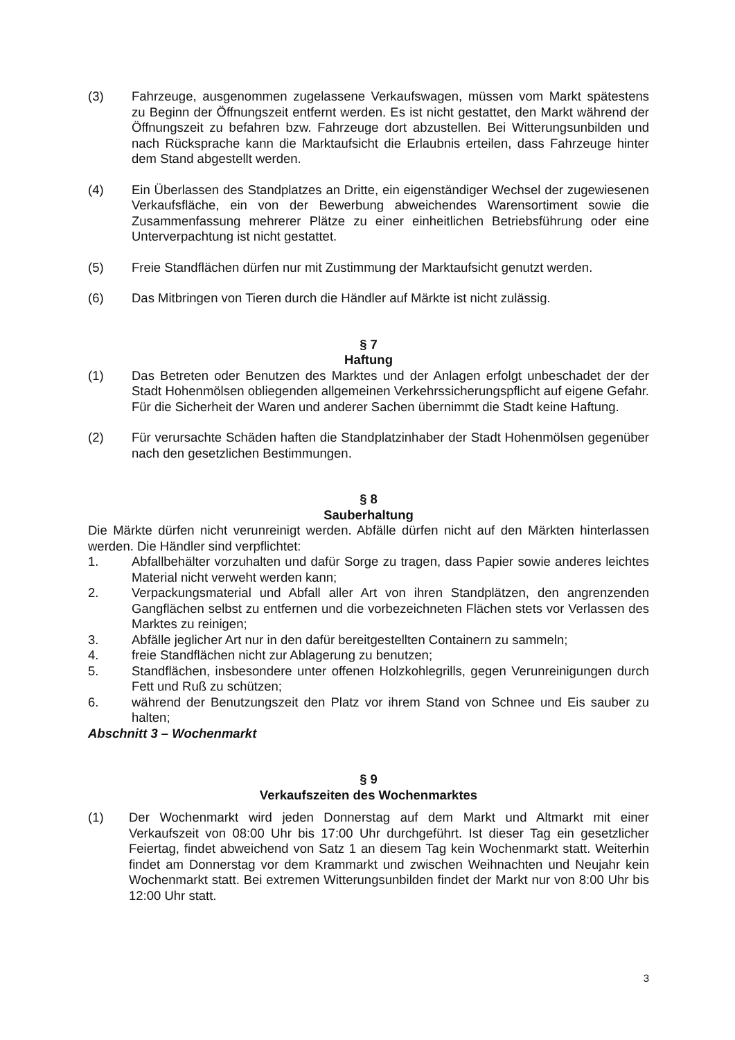(3) Fahrzeuge, ausgenommen zugelassene Verkaufswagen, müssen vom Markt spätestens zu Beginn der Öffnungszeit entfernt werden. Es ist nicht gestattet, den Markt während der Öffnungszeit zu befahren bzw. Fahrzeuge dort abzustellen. Bei Witterungsunbilden und nach Rücksprache kann die Marktaufsicht die Erlaubnis erteilen, dass Fahrzeuge hinter dem Stand abgestellt werden.
(4) Ein Überlassen des Standplatzes an Dritte, ein eigenständiger Wechsel der zugewiesenen Verkaufsfläche, ein von der Bewerbung abweichendes Warensortiment sowie die Zusammenfassung mehrerer Plätze zu einer einheitlichen Betriebsführung oder eine Unterverpachtung ist nicht gestattet.
(5) Freie Standflächen dürfen nur mit Zustimmung der Marktaufsicht genutzt werden.
(6) Das Mitbringen von Tieren durch die Händler auf Märkte ist nicht zulässig.
§ 7
Haftung
(1) Das Betreten oder Benutzen des Marktes und der Anlagen erfolgt unbeschadet der der Stadt Hohenmölsen obliegenden allgemeinen Verkehrssicherungspflicht auf eigene Gefahr. Für die Sicherheit der Waren und anderer Sachen übernimmt die Stadt keine Haftung.
(2) Für verursachte Schäden haften die Standplatzinhaber der Stadt Hohenmölsen gegenüber nach den gesetzlichen Bestimmungen.
§ 8
Sauberhaltung
Die Märkte dürfen nicht verunreinigt werden. Abfälle dürfen nicht auf den Märkten hinterlassen werden. Die Händler sind verpflichtet:
1. Abfallbehälter vorzuhalten und dafür Sorge zu tragen, dass Papier sowie anderes leichtes Material nicht verweht werden kann;
2. Verpackungsmaterial und Abfall aller Art von ihren Standplätzen, den angrenzenden Gangflächen selbst zu entfernen und die vorbezeichneten Flächen stets vor Verlassen des Marktes zu reinigen;
3. Abfälle jeglicher Art nur in den dafür bereitgestellten Containern zu sammeln;
4. freie Standflächen nicht zur Ablagerung zu benutzen;
5. Standflächen, insbesondere unter offenen Holzkohlegrills, gegen Verunreinigungen durch Fett und Ruß zu schützen;
6. während der Benutzungszeit den Platz vor ihrem Stand von Schnee und Eis sauber zu halten;
Abschnitt 3 – Wochenmarkt
§ 9
Verkaufszeiten des Wochenmarktes
(1) Der Wochenmarkt wird jeden Donnerstag auf dem Markt und Altmarkt mit einer Verkaufszeit von 08:00 Uhr bis 17:00 Uhr durchgeführt. Ist dieser Tag ein gesetzlicher Feiertag, findet abweichend von Satz 1 an diesem Tag kein Wochenmarkt statt. Weiterhin findet am Donnerstag vor dem Krammarkt und zwischen Weihnachten und Neujahr kein Wochenmarkt statt. Bei extremen Witterungsunbilden findet der Markt nur von 8:00 Uhr bis 12:00 Uhr statt.
3